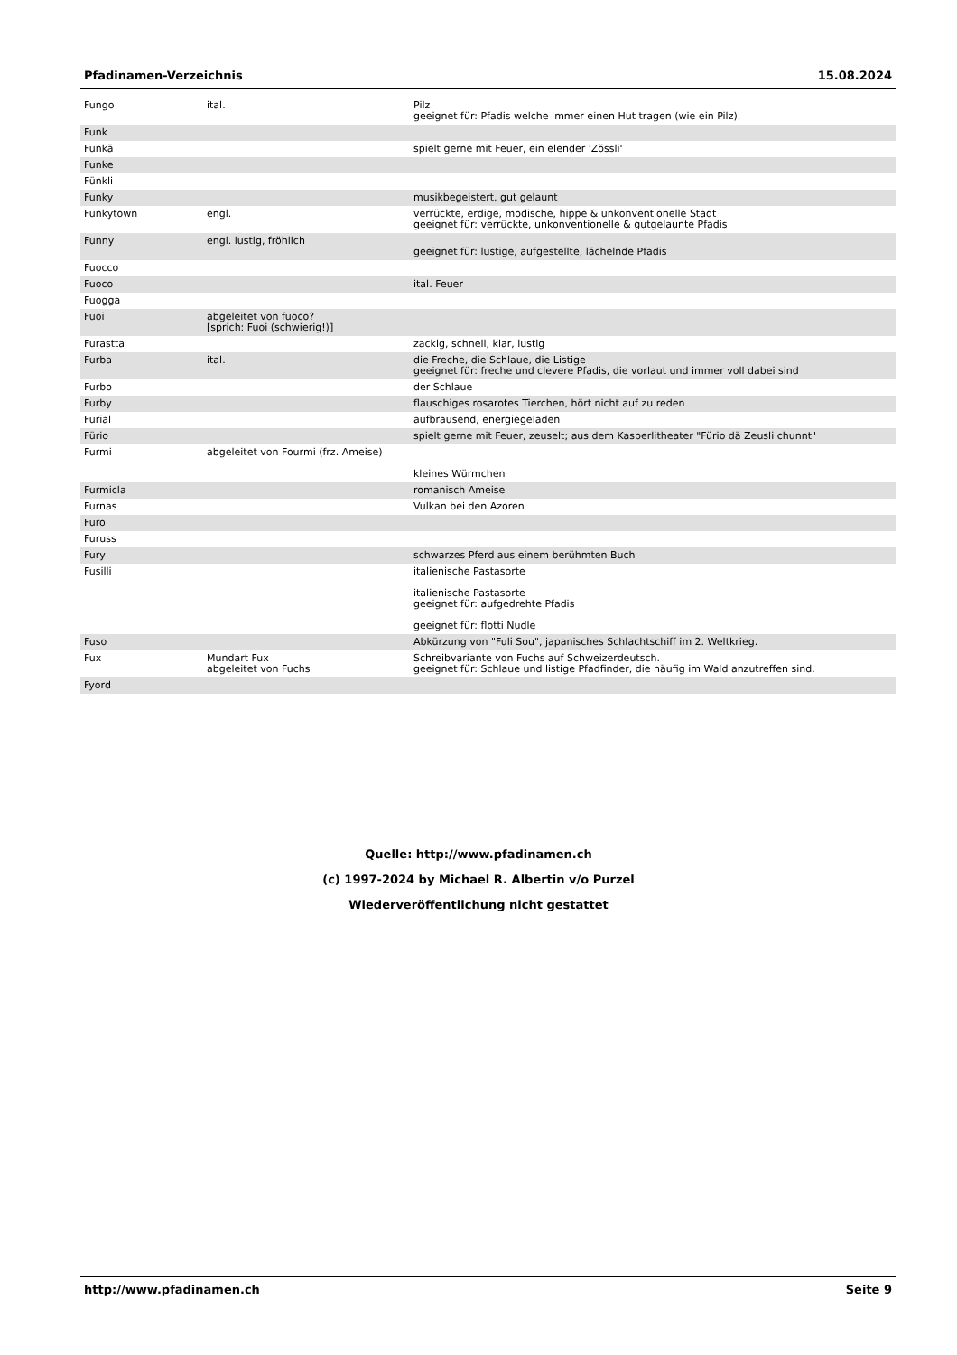Pfadinamen-Verzeichnis 15.08.2024
| Fungo | ital. | Pilz geeignet für: Pfadis welche immer einen Hut tragen (wie ein Pilz). |
| Funk | | |
| Funkä | | spielt gerne mit Feuer, ein elender 'Zössli' |
| Funke | | |
| Fünkli | | |
| Funky | | musikbegeistert, gut gelaunt |
| Funkytown | engl. | verrückte, erdige, modische, hippe & unkonventionelle Stadt geeignet für: verrückte, unkonventionelle & gutgelaunte Pfadis |
| Funny | engl. lustig, fröhlich | geeignet für: lustige, aufgestellte, lächelnde Pfadis |
| Fuocco | | |
| Fuoco | | ital. Feuer |
| Fuogga | | |
| Fuoi | abgeleitet von fuoco? [sprich: Fuoi (schwierig!)] | |
| Furastta | | zackig, schnell, klar, lustig |
| Furba | ital. | die Freche, die Schlaue, die Listige geeignet für: freche und clevere Pfadis, die vorlaut und immer voll dabei sind |
| Furbo | | der Schlaue |
| Furby | | flauschiges rosarotes Tierchen, hört nicht auf zu reden |
| Furial | | aufbrausend, energiegeladen |
| Fürio | | spielt gerne mit Feuer, zeuselt; aus dem Kasperlitheater "Fürio dä Zeusli chunnt" |
| Furmi | abgeleitet von Fourmi (frz. Ameise) | kleines Würmchen |
| Furmicla | | romanisch Ameise |
| Furnas | | Vulkan bei den Azoren |
| Furo | | |
| Furuss | | |
| Fury | | schwarzes Pferd aus einem berühmten Buch |
| Fusilli | | italienische Pastasorte italienische Pastasorte geeignet für: aufgedrehte Pfadis geeignet für: flotti Nudle |
| Fuso | | Abkürzung von "Fuli Sou", japanisches Schlachtschiff im 2. Weltkrieg. |
| Fux | Mundart Fux abgeleitet von Fuchs | Schreibvariante von Fuchs auf Schweizerdeutsch. geeignet für: Schlaue und listige Pfadfinder, die häufig im Wald anzutreffen sind. |
| Fyord | | |
Quelle: http://www.pfadinamen.ch
(c) 1997-2024 by Michael R. Albertin v/o Purzel
Wiederveröffentlichung nicht gestattet
http://www.pfadinamen.ch Seite 9